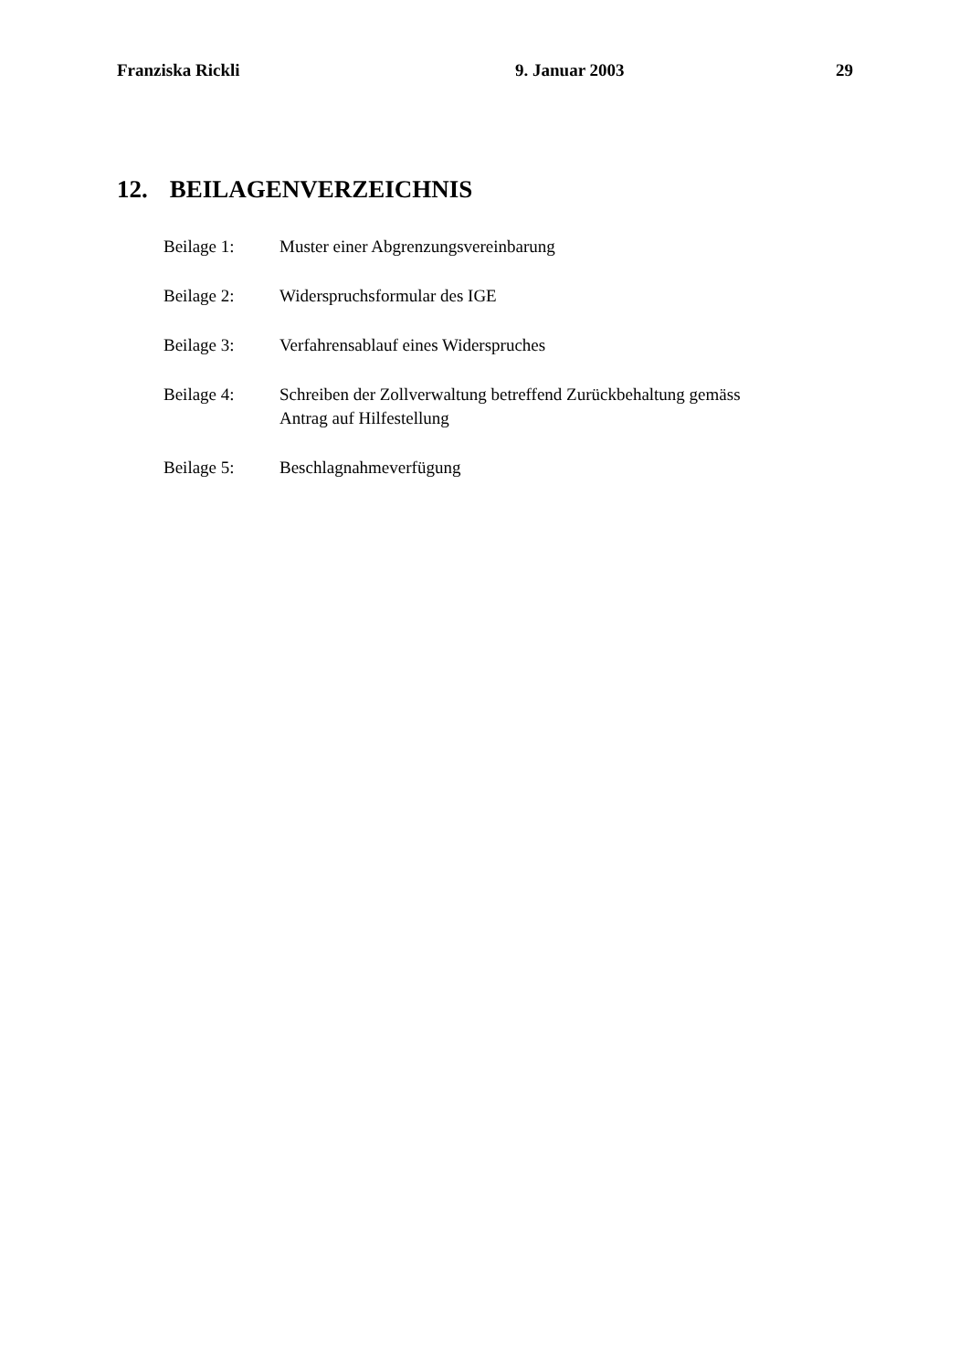Franziska Rickli 9. Januar 2003 29
12. BEILAGENVERZEICHNIS
Beilage 1: Muster einer Abgrenzungsvereinbarung
Beilage 2: Widerspruchsformular des IGE
Beilage 3: Verfahrensablauf eines Widerspruches
Beilage 4: Schreiben der Zollverwaltung betreffend Zurückbehaltung gemäss
Antrag auf Hilfestellung
Beilage 5: Beschlagnahmeverfügung